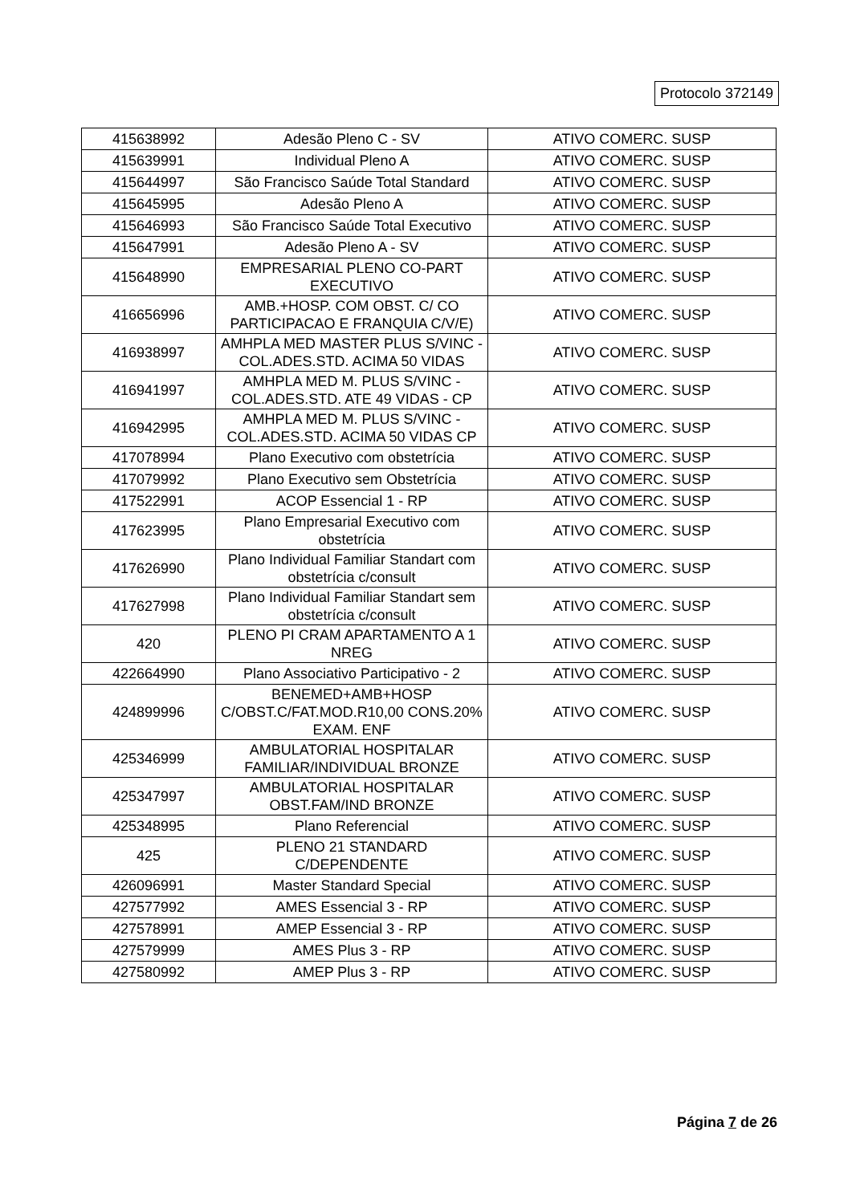Protocolo 372149
| 415638992 | Adesão Pleno C - SV | ATIVO COMERC. SUSP |
| 415639991 | Individual Pleno A | ATIVO COMERC. SUSP |
| 415644997 | São Francisco Saúde Total Standard | ATIVO COMERC. SUSP |
| 415645995 | Adesão Pleno A | ATIVO COMERC. SUSP |
| 415646993 | São Francisco Saúde Total Executivo | ATIVO COMERC. SUSP |
| 415647991 | Adesão Pleno A - SV | ATIVO COMERC. SUSP |
| 415648990 | EMPRESARIAL PLENO CO-PART EXECUTIVO | ATIVO COMERC. SUSP |
| 416656996 | AMB.+HOSP. COM OBST. C/ CO PARTICIPACAO E FRANQUIA C/V/E) | ATIVO COMERC. SUSP |
| 416938997 | AMHPLA MED MASTER PLUS S/VINC - COL.ADES.STD. ACIMA 50 VIDAS | ATIVO COMERC. SUSP |
| 416941997 | AMHPLA MED M. PLUS S/VINC - COL.ADES.STD. ATE 49 VIDAS - CP | ATIVO COMERC. SUSP |
| 416942995 | AMHPLA MED M. PLUS S/VINC - COL.ADES.STD. ACIMA 50 VIDAS CP | ATIVO COMERC. SUSP |
| 417078994 | Plano Executivo com obstetrícia | ATIVO COMERC. SUSP |
| 417079992 | Plano Executivo sem Obstetrícia | ATIVO COMERC. SUSP |
| 417522991 | ACOP Essencial 1 - RP | ATIVO COMERC. SUSP |
| 417623995 | Plano Empresarial Executivo com obstetrícia | ATIVO COMERC. SUSP |
| 417626990 | Plano Individual Familiar Standart com obstetrícia c/consult | ATIVO COMERC. SUSP |
| 417627998 | Plano Individual Familiar Standart sem obstetrícia c/consult | ATIVO COMERC. SUSP |
| 420 | PLENO PI CRAM APARTAMENTO A 1 NREG | ATIVO COMERC. SUSP |
| 422664990 | Plano Associativo Participativo - 2 | ATIVO COMERC. SUSP |
| 424899996 | BENEMED+AMB+HOSP C/OBST.C/FAT.MOD.R10,00 CONS.20% EXAM. ENF | ATIVO COMERC. SUSP |
| 425346999 | AMBULATORIAL HOSPITALAR FAMILIAR/INDIVIDUAL BRONZE | ATIVO COMERC. SUSP |
| 425347997 | AMBULATORIAL HOSPITALAR OBST.FAM/IND BRONZE | ATIVO COMERC. SUSP |
| 425348995 | Plano Referencial | ATIVO COMERC. SUSP |
| 425 | PLENO 21 STANDARD C/DEPENDENTE | ATIVO COMERC. SUSP |
| 426096991 | Master Standard Special | ATIVO COMERC. SUSP |
| 427577992 | AMES Essencial 3 - RP | ATIVO COMERC. SUSP |
| 427578991 | AMEP Essencial 3 - RP | ATIVO COMERC. SUSP |
| 427579999 | AMES Plus 3 - RP | ATIVO COMERC. SUSP |
| 427580992 | AMEP Plus 3 - RP | ATIVO COMERC. SUSP |
Página 7 de 26